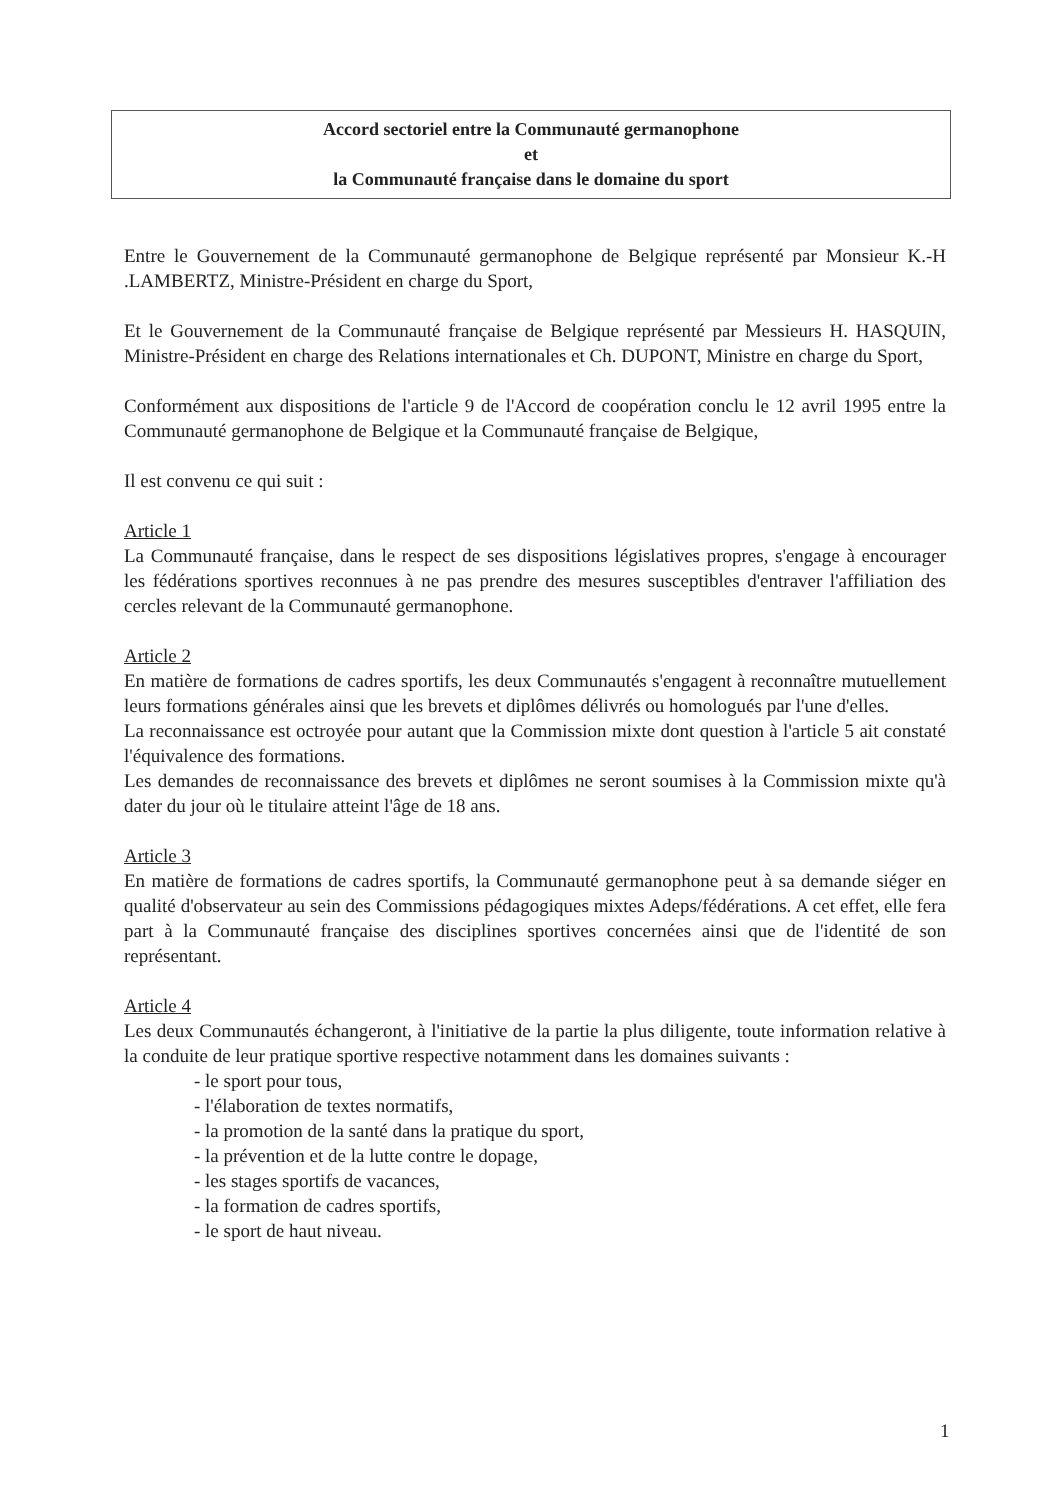Accord sectoriel entre la Communauté germanophone
et
la Communauté française dans le domaine du sport
Entre le Gouvernement de la Communauté germanophone de Belgique représenté par Monsieur K.-H .LAMBERTZ, Ministre-Président en charge du Sport,
Et le Gouvernement de la Communauté française de Belgique représenté par Messieurs H. HASQUIN, Ministre-Président en charge des Relations internationales et Ch. DUPONT, Ministre en charge du Sport,
Conformément aux dispositions de l'article 9 de l'Accord de coopération conclu le 12 avril 1995 entre la Communauté germanophone de Belgique et la Communauté française de Belgique,
Il est convenu ce qui suit :
Article 1
La Communauté française, dans le respect de ses dispositions législatives propres, s'engage à encourager les fédérations sportives reconnues à ne pas prendre des mesures susceptibles d'entraver l'affiliation des cercles relevant de la Communauté germanophone.
Article 2
En matière de formations de cadres sportifs, les deux Communautés s'engagent à reconnaître mutuellement leurs formations générales ainsi que les brevets et diplômes délivrés ou homologués par l'une d'elles.
La reconnaissance est octroyée pour autant que la Commission mixte dont question à l'article 5 ait constaté l'équivalence des formations.
Les demandes de reconnaissance des brevets et diplômes ne seront soumises à la Commission mixte qu'à dater du jour où le titulaire atteint l'âge de 18 ans.
Article 3
En matière de formations de cadres sportifs, la Communauté germanophone peut à sa demande siéger en qualité d'observateur au sein des Commissions pédagogiques mixtes Adeps/fédérations. A cet effet, elle fera part à la Communauté française des disciplines sportives concernées ainsi que de l'identité de son représentant.
Article 4
Les deux Communautés échangeront, à l'initiative de la partie la plus diligente, toute information relative à la conduite de leur pratique sportive respective notamment dans les domaines suivants :
- le sport pour tous,
- l'élaboration de textes normatifs,
- la promotion de la santé dans la pratique du sport,
- la prévention et de la lutte contre le dopage,
- les stages sportifs de vacances,
- la formation de cadres sportifs,
- le sport de haut niveau.
1